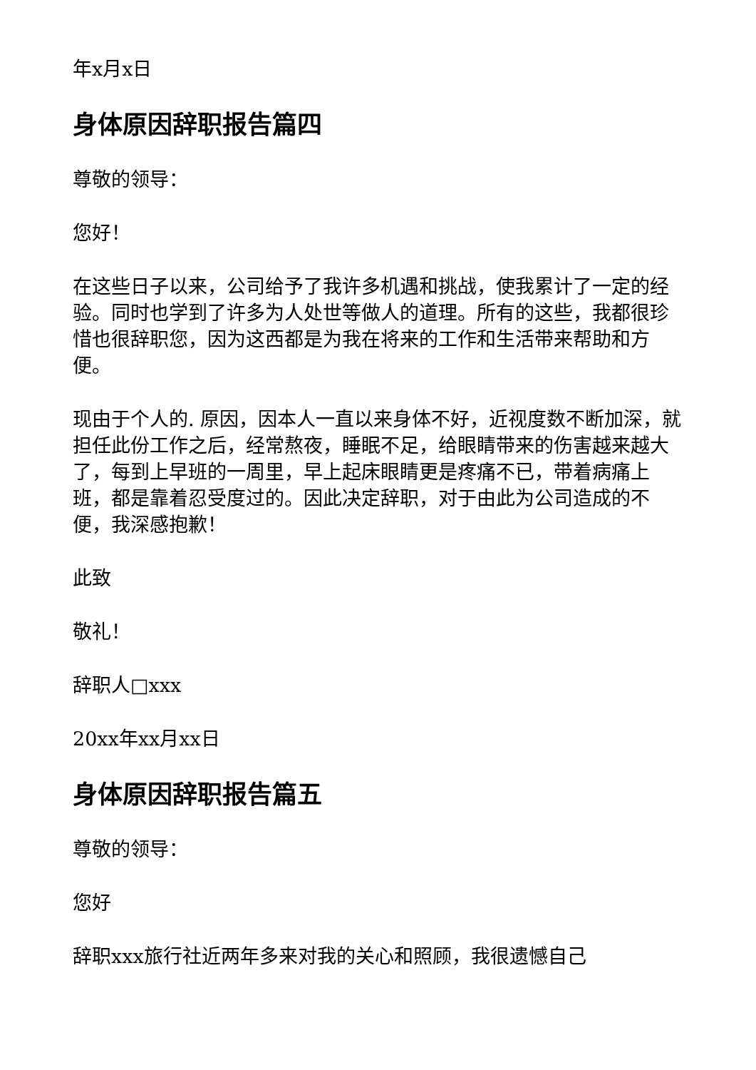年x月x日
身体原因辞职报告篇四
尊敬的领导：
您好！
在这些日子以来，公司给予了我许多机遇和挑战，使我累计了一定的经验。同时也学到了许多为人处世等做人的道理。所有的这些，我都很珍惜也很辞职您，因为这西都是为我在将来的工作和生活带来帮助和方便。
现由于个人的. 原因，因本人一直以来身体不好，近视度数不断加深，就担任此份工作之后，经常熬夜，睡眠不足，给眼睛带来的伤害越来越大了，每到上早班的一周里，早上起床眼睛更是疼痛不已，带着病痛上班，都是靠着忍受度过的。因此决定辞职，对于由此为公司造成的不便，我深感抱歉！
此致
敬礼！
辞职人□xxx
20xx年xx月xx日
身体原因辞职报告篇五
尊敬的领导：
您好
辞职xxx旅行社近两年多来对我的关心和照顾，我很遗憾自己